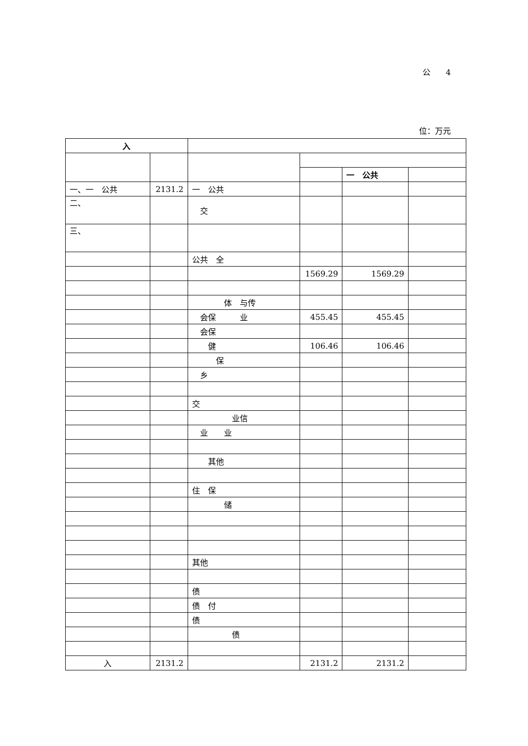公 4
位：万元
| 入 | | | | | |
| --- | --- | --- | --- | --- | --- |
| | | | | 一 公共 | |
| 一、一 公共 | 2131.2 | 一 公共 | | | |
| 二、 | | 交 | | | |
| 三、 | | | | | |
| | | 公共 全 | | | |
| | | | 1569.29 | 1569.29 | |
| | | 体 与传 | | | |
| | | 会保 业 | 455.45 | 455.45 | |
| | | 会保 | | | |
| | | 健 | 106.46 | 106.46 | |
| | | 保 | | | |
| | | 乡 | | | |
| | | 交 | | | |
| | | 业信 | | | |
| | | 业 业 | | | |
| | | 其他 | | | |
| | | 住 保 | | | |
| | | 储 | | | |
| | | 其他 | | | |
| | | 债 | | | |
| | | 债 付 | | | |
| | | 债 | | | |
| | | 债 | | | |
| 入 | 2131.2 | | 2131.2 | 2131.2 | |